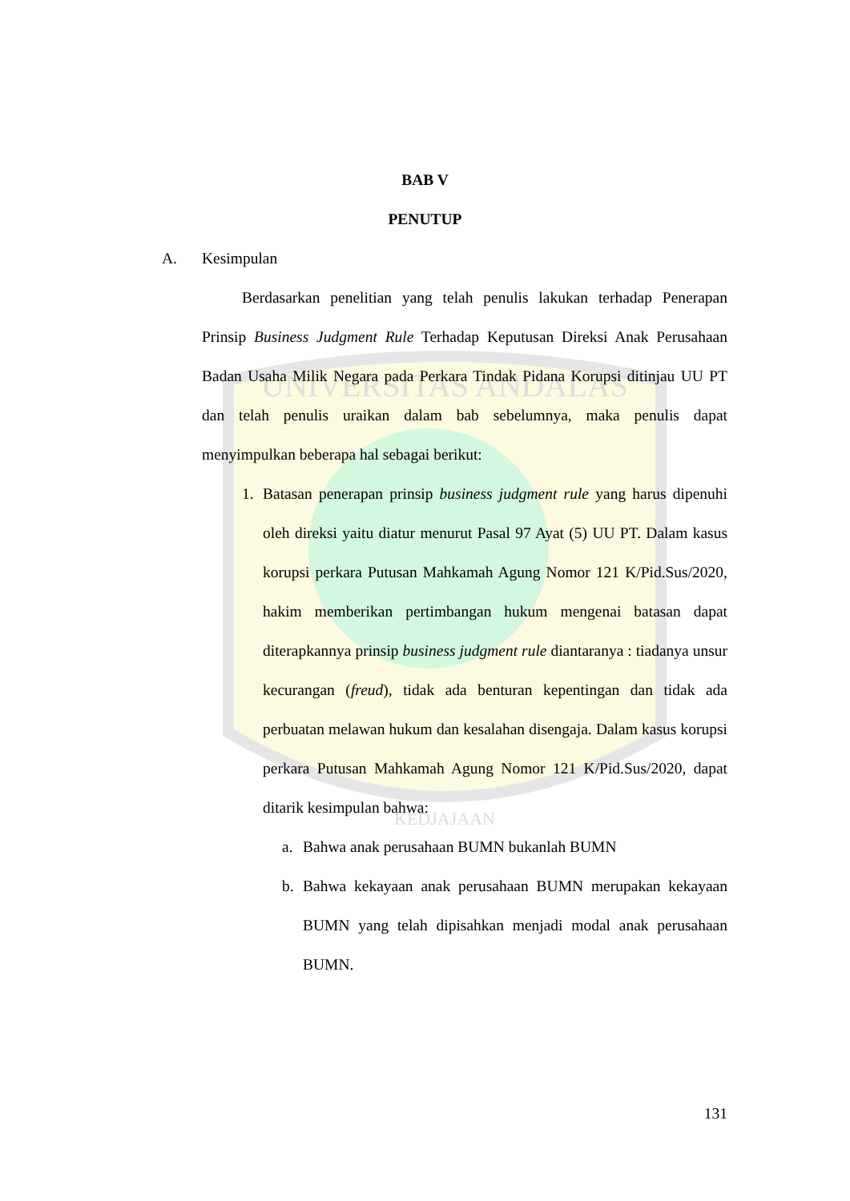UNIVERSITAS ANDALAS
KEDJAJAAN
BAB V
PENUTUP
A. Kesimpulan
Berdasarkan penelitian yang telah penulis lakukan terhadap Penerapan Prinsip Business Judgment Rule Terhadap Keputusan Direksi Anak Perusahaan Badan Usaha Milik Negara pada Perkara Tindak Pidana Korupsi ditinjau UU PT dan telah penulis uraikan dalam bab sebelumnya, maka penulis dapat menyimpulkan beberapa hal sebagai berikut:
1. Batasan penerapan prinsip business judgment rule yang harus dipenuhi oleh direksi yaitu diatur menurut Pasal 97 Ayat (5) UU PT. Dalam kasus korupsi perkara Putusan Mahkamah Agung Nomor 121 K/Pid.Sus/2020, hakim memberikan pertimbangan hukum mengenai batasan dapat diterapkannya prinsip business judgment rule diantaranya : tiadanya unsur kecurangan (freud), tidak ada benturan kepentingan dan tidak ada perbuatan melawan hukum dan kesalahan disengaja. Dalam kasus korupsi perkara Putusan Mahkamah Agung Nomor 121 K/Pid.Sus/2020, dapat ditarik kesimpulan bahwa:
a. Bahwa anak perusahaan BUMN bukanlah BUMN
b. Bahwa kekayaan anak perusahaan BUMN merupakan kekayaan BUMN yang telah dipisahkan menjadi modal anak perusahaan BUMN.
131